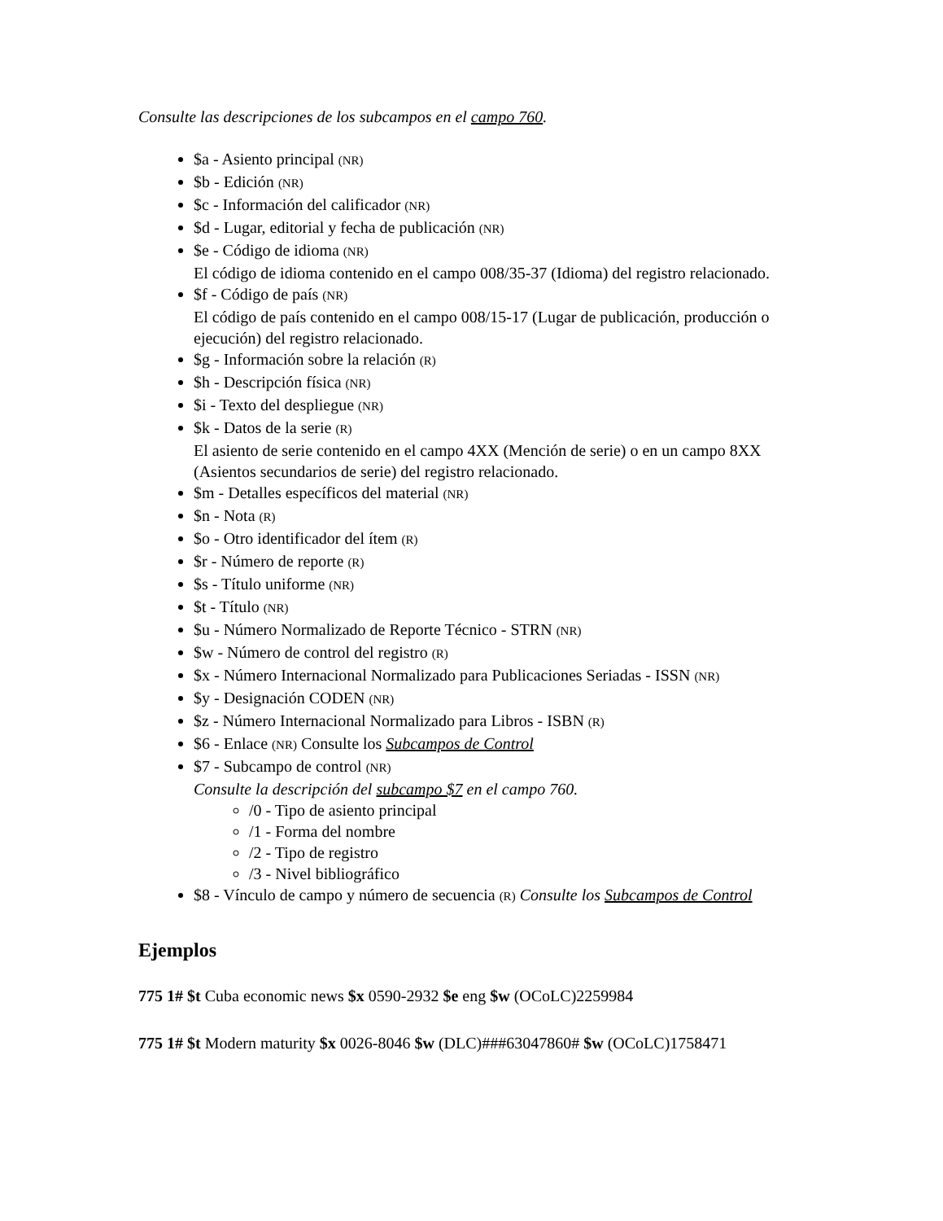Consulte las descripciones de los subcampos en el campo 760.
$a - Asiento principal (NR)
$b - Edición (NR)
$c - Información del calificador (NR)
$d - Lugar, editorial y fecha de publicación (NR)
$e - Código de idioma (NR)
El código de idioma contenido en el campo 008/35-37 (Idioma) del registro relacionado.
$f - Código de país (NR)
El código de país contenido en el campo 008/15-17 (Lugar de publicación, producción o ejecución) del registro relacionado.
$g - Información sobre la relación (R)
$h - Descripción física (NR)
$i - Texto del despliegue (NR)
$k - Datos de la serie (R)
El asiento de serie contenido en el campo 4XX (Mención de serie) o en un campo 8XX (Asientos secundarios de serie) del registro relacionado.
$m - Detalles específicos del material (NR)
$n - Nota (R)
$o - Otro identificador del ítem (R)
$r - Número de reporte (R)
$s - Título uniforme (NR)
$t - Título (NR)
$u - Número Normalizado de Reporte Técnico - STRN (NR)
$w - Número de control del registro (R)
$x - Número Internacional Normalizado para Publicaciones Seriadas - ISSN (NR)
$y - Designación CODEN (NR)
$z - Número Internacional Normalizado para Libros - ISBN (R)
$6 - Enlace (NR) Consulte los Subcampos de Control
$7 - Subcampo de control (NR)
Consulte la descripción del subcampo $7 en el campo 760.
/0 - Tipo de asiento principal
/1 - Forma del nombre
/2 - Tipo de registro
/3 - Nivel bibliográfico
$8 - Vínculo de campo y número de secuencia (R) Consulte los Subcampos de Control
Ejemplos
775 1# $t Cuba economic news $x 0590-2932 $e eng $w (OCoLC)2259984
775 1# $t Modern maturity $x 0026-8046 $w (DLC)###63047860# $w (OCoLC)1758471